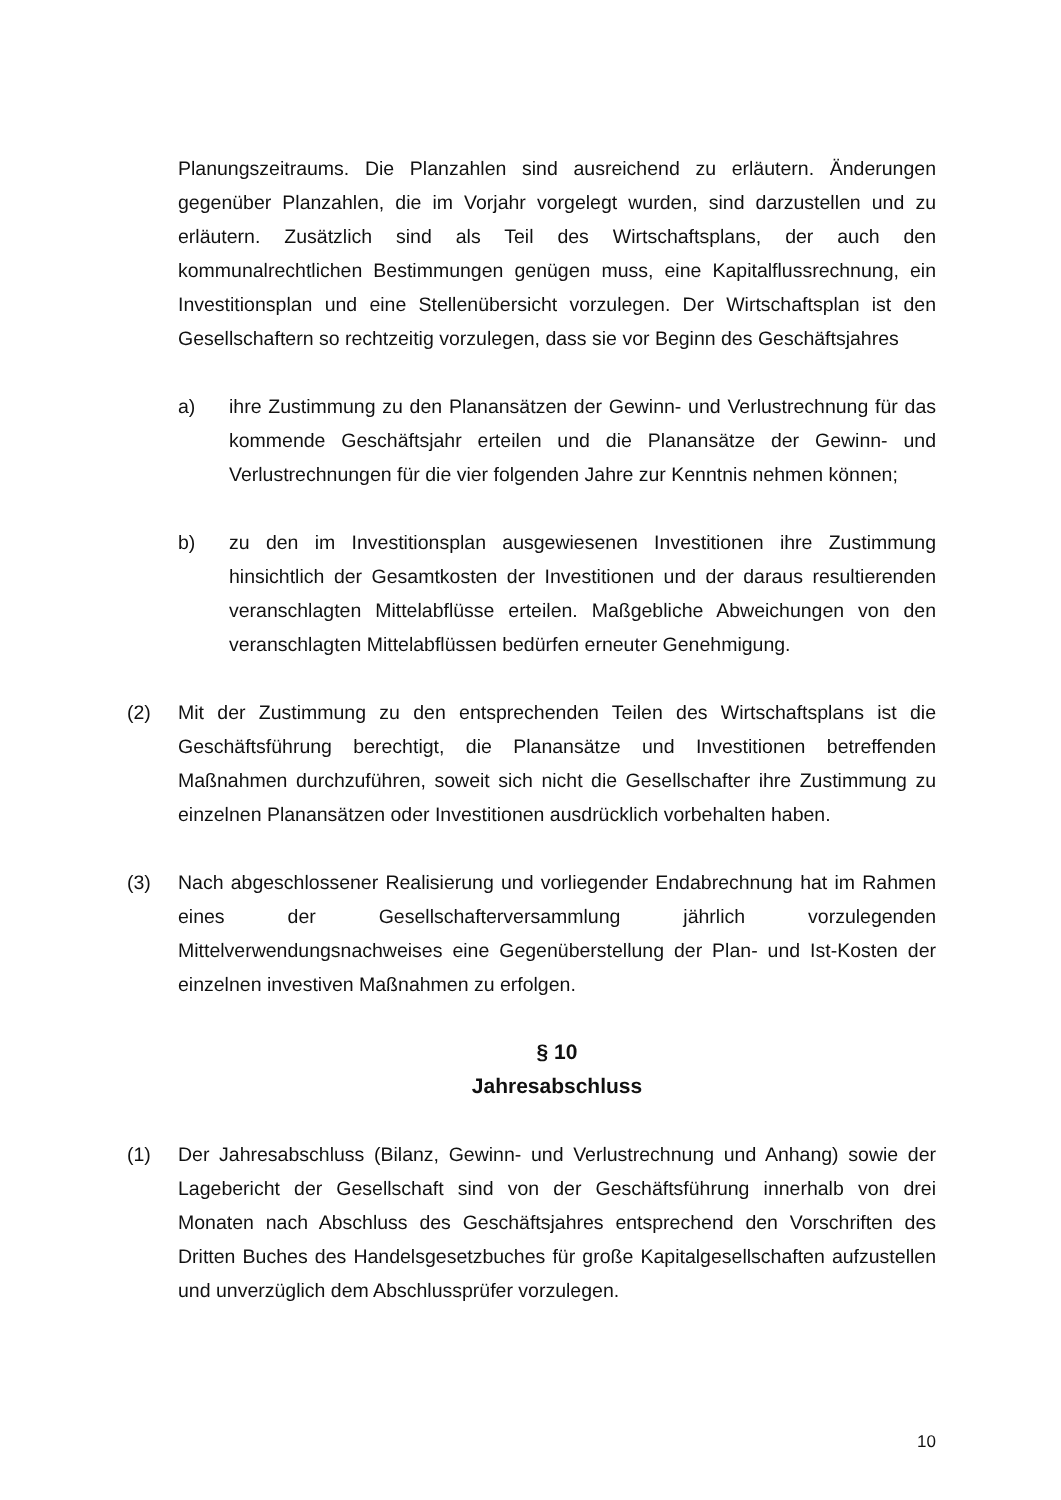Planungszeitraums. Die Planzahlen sind ausreichend zu erläutern. Änderungen gegenüber Planzahlen, die im Vorjahr vorgelegt wurden, sind darzustellen und zu erläutern. Zusätzlich sind als Teil des Wirtschaftsplans, der auch den kommunalrechtlichen Bestimmungen genügen muss, eine Kapitalflussrechnung, ein Investitionsplan und eine Stellenübersicht vorzulegen. Der Wirtschaftsplan ist den Gesellschaftern so rechtzeitig vorzulegen, dass sie vor Beginn des Geschäftsjahres
a) ihre Zustimmung zu den Planansätzen der Gewinn- und Verlustrechnung für das kommende Geschäftsjahr erteilen und die Planansätze der Gewinn- und Verlustrechnungen für die vier folgenden Jahre zur Kenntnis nehmen können;
b) zu den im Investitionsplan ausgewiesenen Investitionen ihre Zustimmung hinsichtlich der Gesamtkosten der Investitionen und der daraus resultierenden veranschlagten Mittelabflüsse erteilen. Maßgebliche Abweichungen von den veranschlagten Mittelabflüssen bedürfen erneuter Genehmigung.
(2) Mit der Zustimmung zu den entsprechenden Teilen des Wirtschaftsplans ist die Geschäftsführung berechtigt, die Planansätze und Investitionen betreffenden Maßnahmen durchzuführen, soweit sich nicht die Gesellschafter ihre Zustimmung zu einzelnen Planansätzen oder Investitionen ausdrücklich vorbehalten haben.
(3) Nach abgeschlossener Realisierung und vorliegender Endabrechnung hat im Rahmen eines der Gesellschafterversammlung jährlich vorzulegenden Mittelverwendungsnachweises eine Gegenüberstellung der Plan- und Ist-Kosten der einzelnen investiven Maßnahmen zu erfolgen.
§ 10
Jahresabschluss
(1) Der Jahresabschluss (Bilanz, Gewinn- und Verlustrechnung und Anhang) sowie der Lagebericht der Gesellschaft sind von der Geschäftsführung innerhalb von drei Monaten nach Abschluss des Geschäftsjahres entsprechend den Vorschriften des Dritten Buches des Handelsgesetzbuches für große Kapitalgesellschaften aufzustellen und unverzüglich dem Abschlussprüfer vorzulegen.
10